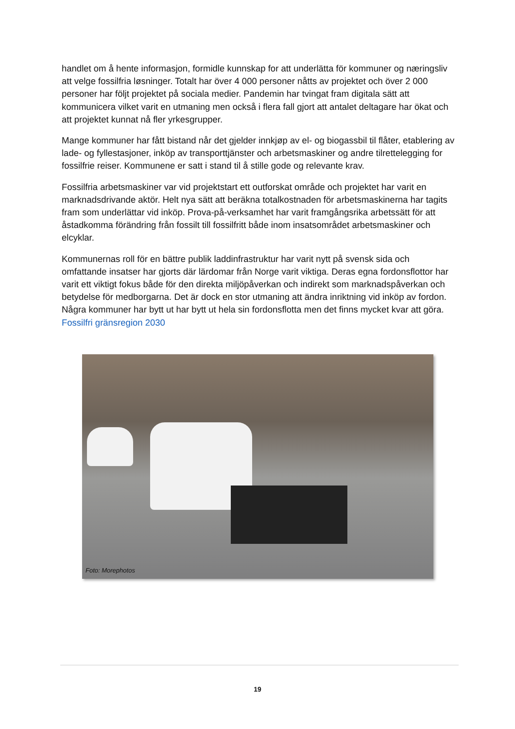handlet om å hente informasjon, formidle kunnskap for att underlätta för kommuner og næringsliv att velge fossilfria løsninger. Totalt har över 4 000 personer nåtts av projektet och över 2 000 personer har följt projektet på sociala medier. Pandemin har tvingat fram digitala sätt att kommunicera vilket varit en utmaning men också i flera fall gjort att antalet deltagare har ökat och att projektet kunnat nå fler yrkesgrupper.
Mange kommuner har fått bistand når det gjelder innkjøp av el- og biogassbil til flåter, etablering av lade- og fyllestasjoner, inköp av transporttjänster och arbetsmaskiner og andre tilrettelegging for fossilfrie reiser. Kommunene er satt i stand til å stille gode og relevante krav.
Fossilfria arbetsmaskiner var vid projektstart ett outforskat område och projektet har varit en marknadsdrivande aktör. Helt nya sätt att beräkna totalkostnaden för arbetsmaskinerna har tagits fram som underlättar vid inköp. Prova-på-verksamhet har varit framgångsrika arbetssätt för att åstadkomma förändring från fossilt till fossilfritt både inom insatsområdet arbetsmaskiner och elcyklar.
Kommunernas roll för en bättre publik laddinfrastruktur har varit nytt på svensk sida och omfattande insatser har gjorts där lärdomar från Norge varit viktiga. Deras egna fordonsflottor har varit ett viktigt fokus både för den direkta miljöpåverkan och indirekt som marknadspåverkan och betydelse för medborgarna. Det är dock en stor utmaning att ändra inriktning vid inköp av fordon. Några kommuner har bytt ut har bytt ut hela sin fordonsflotta men det finns mycket kvar att göra. Fossilfri gränsregion 2030
Foto: Morephotos
19